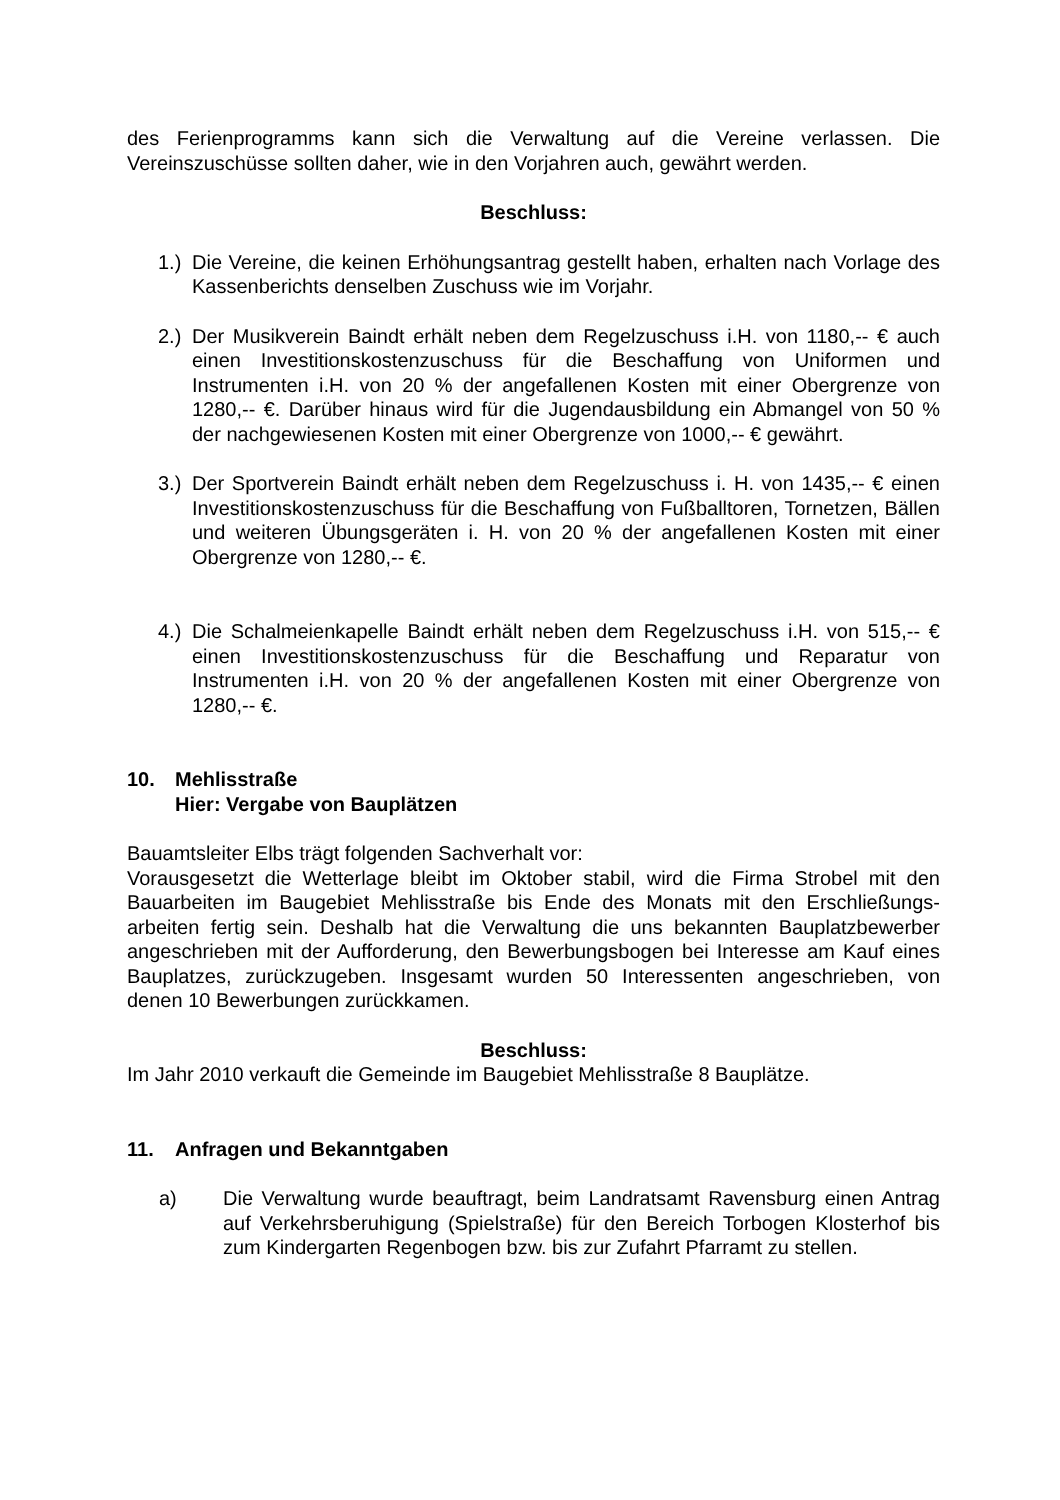des Ferienprogramms kann sich die Verwaltung auf die Vereine verlassen. Die Vereinszuschüsse sollten daher, wie in den Vorjahren auch, gewährt werden.
Beschluss:
1.) Die Vereine, die keinen Erhöhungsantrag gestellt haben, erhalten nach Vorlage des Kassenberichts denselben Zuschuss wie im Vorjahr.
2.) Der Musikverein Baindt erhält neben dem Regelzuschuss i.H. von 1180,-- € auch einen Investitionskostenzuschuss für die Beschaffung von Uniformen und Instrumenten i.H. von 20 % der angefallenen Kosten mit einer Obergrenze von 1280,-- €. Darüber hinaus wird für die Jugendausbildung ein Abmangel von 50 % der nachgewiesenen Kosten mit einer Obergrenze von 1000,-- € gewährt.
3.) Der Sportverein Baindt erhält neben dem Regelzuschuss i. H. von 1435,-- € einen Investitionskostenzuschuss für die Beschaffung von Fußballtoren, Tornetzen, Bällen und weiteren Übungsgeräten i. H. von 20 % der angefallenen Kosten mit einer Obergrenze von 1280,-- €.
4.) Die Schalmeienkapelle Baindt erhält neben dem Regelzuschuss i.H. von 515,-- € einen Investitionskostenzuschuss für die Beschaffung und Reparatur von Instrumenten i.H. von 20 % der angefallenen Kosten mit einer Obergrenze von 1280,-- €.
10. Mehlisstraße
Hier: Vergabe von Bauplätzen
Bauamtsleiter Elbs trägt folgenden Sachverhalt vor:
Vorausgesetzt die Wetterlage bleibt im Oktober stabil, wird die Firma Strobel mit den Bauarbeiten im Baugebiet Mehlisstraße bis Ende des Monats mit den Erschließungs­arbeiten fertig sein. Deshalb hat die Verwaltung die uns bekannten Bauplatzbewer­ber angeschrieben mit der Aufforderung, den Bewerbungsbogen bei Interesse am Kauf eines Bauplatzes, zurückzugeben. Insgesamt wurden 50 Interessenten ange­schrieben, von denen 10 Bewerbungen zurückkamen.
Beschluss:
Im Jahr 2010 verkauft die Gemeinde im Baugebiet Mehlisstraße 8 Bauplätze.
11. Anfragen und Bekanntgaben
a) Die Verwaltung wurde beauftragt, beim Landratsamt Ravensburg einen Antrag auf Verkehrsberuhigung (Spielstraße) für den Bereich Torbogen Klosterhof bis zum Kindergarten Regenbogen bzw. bis zur Zufahrt Pfarramt zu stellen.